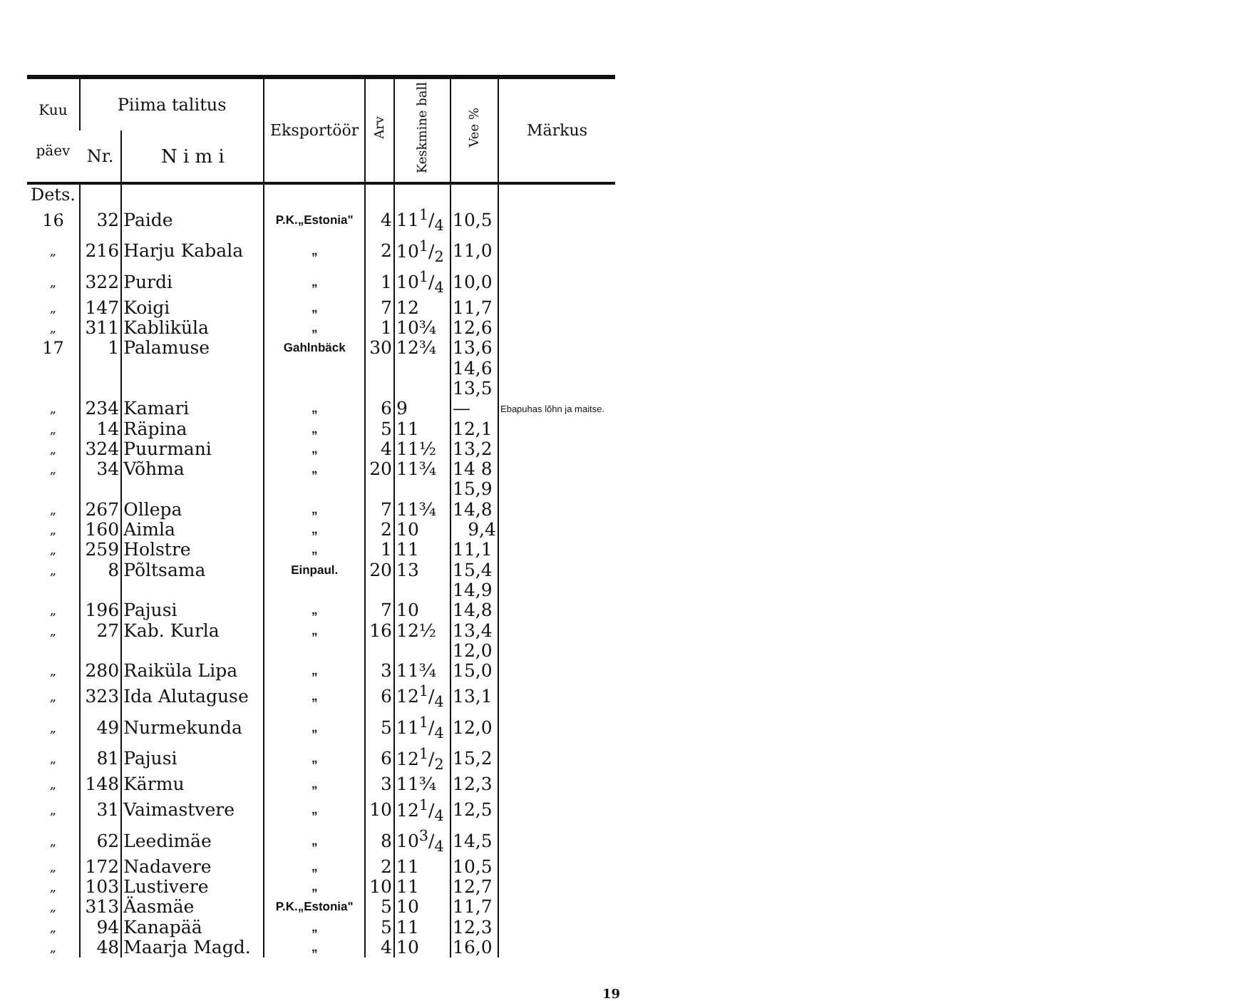| Kuu päev | Piima talitus | | Eksportöör | Arv | Keskmine ball | Vee % | Märkus |
| --- | --- | --- | --- | --- | --- | --- | --- |
| | Nr. | N i m i | | | | | |
| Dets. | | | | | | | |
| 16 | 32 | Paide | P.K.„Estonia" | 4 | 111/4 | 10,5 | |
| „ | 216 | Harju Kabala | „ | 2 | 101/2 | 11,0 | |
| „ | 322 | Purdi | „ | 1 | 101/4 | 10,0 | |
| „ | 147 | Koigi | „ | 7 | 12 | 11,7 | |
| „ | 311 | Kabliküla | „ | 1 | 10¾ | 12,6 | |
| 17 | 1 | Palamuse | Gahlnbäck | 30 | 12¾ | 13,6 | |
| | | | | | | 14,6 | |
| | | | | | | 13,5 | |
| „ | 234 | Kamari | „ | 6 | 9 | — | Ebapuhas lõhn ja maitse. |
| „ | 14 | Räpina | „ | 5 | 11 | 12,1 | |
| „ | 324 | Puurmani | „ | 4 | 11½ | 13,2 | |
| „ | 34 | Võhma | „ | 20 | 11¾ | 14 8 | |
| | | | | | | 15,9 | |
| „ | 267 | Ollepa | „ | 7 | 11¾ | 14,8 | |
| „ | 160 | Aimla | „ | 2 | 10 | 9,4 | |
| „ | 259 | Holstre | „ | 1 | 11 | 11,1 | |
| „ | 8 | Põltsama | Einpaul. | 20 | 13 | 15,4 | |
| | | | | | | 14,9 | |
| „ | 196 | Pajusi | „ | 7 | 10 | 14,8 | |
| „ | 27 | Kab. Kurla | „ | 16 | 12½ | 13,4 | |
| | | | | | | 12,0 | |
| „ | 280 | Raiküla Lipa | „ | 3 | 11¾ | 15,0 | |
| „ | 323 | Ida Alutaguse | „ | 6 | 121/4 | 13,1 | |
| „ | 49 | Nurmekunda | „ | 5 | 111/4 | 12,0 | |
| „ | 81 | Pajusi | „ | 6 | 121/2 | 15,2 | |
| „ | 148 | Kärmu | „ | 3 | 11¾ | 12,3 | |
| „ | 31 | Vaimastvere | „ | 10 | 121/4 | 12,5 | |
| „ | 62 | Leedimäe | „ | 8 | 103/4 | 14,5 | |
| „ | 172 | Nadavere | „ | 2 | 11 | 10,5 | |
| „ | 103 | Lustivere | „ | 10 | 11 | 12,7 | |
| „ | 313 | Äasmäe | P.K.„Estonia" | 5 | 10 | 11,7 | |
| „ | 94 | Kanapää | „ | 5 | 11 | 12,3 | |
| „ | 48 | Maarja Magd. | „ | 4 | 10 | 16,0 | |
19